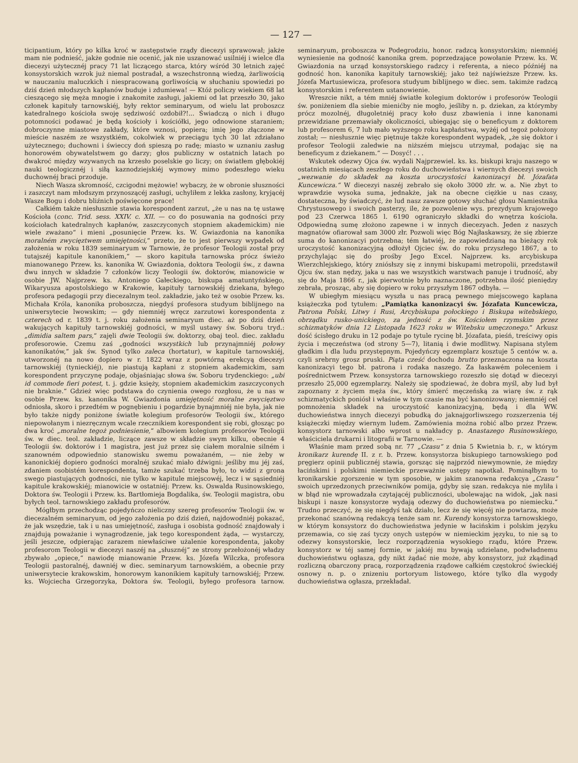— 127 —
ticipantium, który po kilka kroć w zastępstwie rządy diecezyi sprawował; jakże mam nie podnieść, jakże godnie nie ocenić, jak nie uszanować usilniéj i wielce dla diecezyi użytecznéj pracy 71 lat liczącego starca, który wśród 30 letnich zajęć konsystorskich wzrok już niemal postradał, a wszechstronną wiedzą, żarliwością w nauczaniu maluczkich i niespracowaną gorliwością w słuchaniu spowiedzi po dziś dzień młodszych kapłanów buduje i zdumiewa! — Któż policzy wiekiem 68 lat cieszącego się męża mnogie i znakomite zasługi, jakiemi od lat przeszło 30, jako członek kapituły tarnowskiéj, były rektor seminaryum, od wielu lat proboszcz katedralnego kościoła swoję sędziwość ozdobił?!... Świadczą o nich i długo potomności podawać je będą kościoły i kościółki, jego odnowione staraniem; dobroczynne miastowe zakłady, które wznosi, popiera; imię jego złączone w mieście naszém ze wszystkiém, cokolwiek w przeciągu tych 30 lat zdziałano użytecznego; duchowni i świeccy doń spieszą po radę; miasto w uznaniu zasług honorowém obywatelstwem go darzy; głos publiczny w ostatnich latach po dwakroć między wzywanych na krzesło poselskie go liczy; on światłem głębokiéj nauki teologicznéj i siłą kaznodziejskiéj wymowy mimo podeszłego wieku duchownéj braci przoduje.
Niech Wasza skromność, czcigodni mężowie! wybaczy, że w obronie słuszności i zaszczyt nam młodszym przynoszącéj zasługi, uchyliłem z lekka zasłony, kryjącéj Wasze Bogu i dobru bliźnich poświęcone prace!
Całkiém także niesłusznie stawia korespondent zarzut, „że u nas na tę ustawę Kościoła (conc. Trid. sess. XXIV. c. XII. — co do posuwania na godności przy kościołach katedralnych kapłanów, zaszczyconych stopniem akademickim) nie wiele zważano“ i mieni „posunięcie Przew. ks. W. Gwiazdonia na kanonika moralném zwycięztwem umiejętności,“ przeto, że to jest pierwszy wypadek od założenia w roku 1839 seminaryum w Tarnowie, że profesor Teologii został przy tutajszéj kapitule kanonikiem,“ — skoro kapituła tarnowska prócz świeżo mianowanego Przew. ks. kanonika W. Gwiazdonia, doktora Teologii św., z dawna dwu innych w składzie 7 członków liczy Teologii św. doktorów, mianowicie w osobie JW. Najprzew. ks. Antoniego Gałeckiego, biskupa amatuntyńskiego, Wikaryusza apostolskiego w Krakowie, kapituły tarnowskiéj dziekana, byłego profesora pedagogii przy diecezalnym teol. zakładzie, jako też w osobie Przew. ks. Michała Króla, kanonika proboszcza, niegdyś profesora studyum biblijnego na uniwersytecie lwowskim; — gdy niemniéj wręcz zarzutowi korespondenta z czterech od r. 1839 t. j. roku założenia seminaryum diec. aż po dziś dzień wakujących kapituły tarnowskiéj godności, w myśl ustawy św. Soboru tryd.: „dimidia saltem pars,“ zajęli dwie Teologii św. doktorzy, obaj teol. diec. zakładu profesorowie. Czemu zaś „godności wszystkich lub przynajmniéj połowy kanonikatów,“ jak św. Synod tylko zaleca (hortatur), w kapitule tarnowskiéj, utworzonéj na nowo dopiero w r. 1822 wraz z powtórną erekcyą diecezyi tarnowskiéj (tynieckiéj), nie piastują kapłani z stopniem akademickim, sam korespondent przyczynę podaje, objaśniając słowa św. Soboru trydenckiego: „ubi id commode fieri potest, t. j. gdzie księży, stopniem akademickim zaszczyconych nie braknie.“ Gdzież więc podstawa do czynienia owego rozgłosu, że u nas w osobie Przew. ks. kanonika W. Gwiazdonia umiejętność moralne zwycięztwo odniosła, skoro i przedtém w pognębieniu i pogardzie bynajmniéj nie była, jak nie było także nigdy poniżone światłe kolegium profesorów Teologii św., którego niepowołanym i niezręcznym wcale rzecznikiem korespondent się robi, głosząc po dwa kroć „moralne tegoż podniesienie,“ albowiem kolegium profesorów Teologii św. w diec. teol. zakładzie, liczące zawsze w składzie swym kilku, obecnie 4 Teologii św. doktorów i 1 magistra, jest już przez się ciałem moralnie silném i szanowném odpowiednio stanowisku swemu poważaném, — nie żeby w kanonickiéj dopiero godności moralnéj szukać miało dźwigni: jeśliby mu jéj zaś, zdaniem osobistém korespondenta, tamże szukać trzeba było, to widzi z grona swego piastujących godności, nie tylko w kapitule miejscowéj, lecz i w sąsiedniéj kapitule krakowskiéj; mianowicie w ostatniéj: Przew. ks. Oswalda Rusinowskiego, Doktora św. Teologii i Przew. ks. Bartłomieja Bogdalika, św. Teologii magistra, obu byłych teol. tarnowskiego zakładu profesorów.
Mógłbym przechodząc pojedyńczo nieliczny szereg profesorów Teologii św. w diecezalném seminaryum, od jego założenia po dziś dzień, najdowodniéj pokazać, że jak wszędzie, tak i u nas umiejętność, zasługa i osobista godność znajdowały i znajdują poważanie i wynagrodzenie, jak tego korespondent żąda, — wystarczy, jeśli jeszcze, odpierając zarazem niewłaściwe użalenie korespondenta, jakoby profesorom Teologii w diecezyi naszéj na „słusznéj“ ze strony przełożonéj władzy zbywało „opiece,“ nawiodę mianowanie Przew. ks. Józefa Wilczka, profesora Teologii pastoralnéj, dawniéj w diec. seminaryum tarnowskiém, a obecnie przy uniwersytecie krakowskim, honorowym kanonikiem kapituły tarnowskiéj; Przew. ks. Wojciecha Grzegorzyka, Doktora św. Teologii, byłego profesora tarnow. seminaryum, proboszcza w Podegrodziu, honor. radzcą konsystorskim; niemniéj wyniesienie na godność kanonika grem. poprzedzające powołanie Przew. ks. W. Gwiazdonia na urząd konsystorskiego radzcy i referenta, a nieco późniéj na godność hon. kanonika kapituły tarnowskiéj; jako też najświeższe Przew. ks. Józefa Martusiewicza, profesora studyum biblijnego w diec. sem. takimże radzcą konsystorskim i referentem ustanowienie.
Wreszcie nikt, a tém mniéj światłe kolegium doktorów i profesorów Teologii św. poniżeniem dla siebie mienićby nie mogło, jeśliby n. p. dziekan, za którymby prócz mozolnéj, długoletniéj pracy koło dusz zbawienia i inne kanonami przewidziane przemawiały okoliczności, ubiegając się o beneficyum z doktorem lub profesorem 6, 7 lub mało wyższego roku kapłaństwa, wyżéj od tegoż położony został; — niesłusznie więc piętnuje także korespondent wypadek, „że się doktor i profesor Teologii zaledwie na niższém miejscu utrzymał, podając się na beneficyum z dziekanem.“ — Dosyć! . . .
Wskutek odezwy Ojca św. wydali Najprzewiel. ks. ks. biskupi kraju naszego w ostatnich miesiącach zeszłego roku do duchowieństwa i wiernych diecezyi swoich „wezwanie do składek na koszta uroczystości kanonizacyi bł. Józafata Kuncewicza.“ W diecezyi naszéj zebrało się około 3000 złr. w. a. Nie zbyt to wprawdzie wysoka suma, jednakże, jak na obecne ciężkie u nas czasy, dostateczna, by świadczyć, że lud nasz zawsze gotowy słuchać głosu Namiestnika Chrystusowego i swoich pasterzy, ile, że pozwolenie wys. prezydyum krajowego pod 23 Czerwca 1865 l. 6190 ograniczyło składki do wnętrza kościoła. Odpowiedną sumę złożono zapewne i w innych diecezyach. Jeden z naszych magnatów ofiarował sam 3000 złr. Pozwoli więc Bóg Najłaskawszy, że się zbierze suma do kanonizacyi potrzebna; tém łatwiéj, że zapowiedzianą na bieżący rok uroczystość kanonizacyjną odłożył Ojciec św. do roku przyszłego 1867, a to przychylając się do prośby Jego Excel. Najprzew. ks. arcybiskupa Wierzchlejskiego, który zniósłszy się z innymi biskupami metropolii, przedstawił Ojcu św. stan nędzy, jaka u nas we wszystkich warstwach panuje i trudność, aby się do Maja 1866 r., jak pierwotnie było naznaczone, potrzebna ilość pieniędzy zebrała, prosząc, aby się dopiero w roku przyszłym 1867 odbyła. —
W ubiegłym miesiącu wyszła u nas pracą pewnego miejscowego kapłana książeczka pod tytułem: „Pamiątka kanonizacyi św. Józafata Kuncewicza, Patrona Polski, Litwy i Rusi, Arcybiskupa połockiego i Biskupa witebskiego, obrządku rusko-unickiego, za jedność z św. Kościołem rzymskim przez schizmatyków dnia 12 Listopada 1623 roku w Witebsku umęczonego.“ Arkusz dość ścisłego druku in 12 podaje po tytule rycinę bł. Józafata, pieśń, treściwy opis życia i męczeństwa (od strony 5—7), litanią i dwie modlitwy. Napisana stylem gładkim i dla ludu przystępnym. Pojedyńczy egzemplarz kosztuje 5 centów w. a. czyli srebrny grosz pruski. Piąta cześć dochodu brutto przeznaczona na koszta kanonizacyi tego bł. patrona i rodaka naszego. Za łaskawém poleceniem i pośrednictwem Przew. konsystorza tarnowskiego rozeszło się dotąd w diecezyi przeszło 25,000 egzemplarzy. Należy się spodziewać, że dobra myśl, aby lud był zapoznany z życiem męża św., który śmierć męczeńską za wiarę św. z rąk schizmatyckich poniósł i właśnie w tym czasie ma być kanonizowany; niemniéj cel pomnożenia składek na uroczystość kanonizacyjną, będą i dla WW. duchowieństwa innych diecezyi pobudką do jaknajgorliwszego rozszerzenia téj książeczki między wiernym ludem. Zamówienia można robić albo przez Przew. konsystorz tarnowski albo wprost u nakładcy p. Anastazego Rusinowskiego, właściciela drukarni i litografii w Tarnowie. —
Właśnie mam przed sobą nr. 77 „Czasu“ z dnia 5 Kwietnia b. r., w którym kronikarz kurendę II. z r. b. Przew. konsystorza biskupiego tarnowskiego pod pręgierz opinii publicznéj stawia, gorsząc się najprzód niewymownie, że między łacińskimi i polskimi niemieckie przeważnie ustępy napotkał. Pominąłbym to kronikarskie zgorszenie w tym sposobie, w jakim szanowna redakcya „Czasu“ swoich uprzedzonych przeciwników pomija, gdyby się szan. redakcya nie myliła i w błąd nie wprowadzała czytającéj publiczności, ubolewając na widok, „jak nasi biskupi i nasze konsystorze wydają odezwy do duchowieństwa po niemiecku.“ Trudno przeczyć, że się niegdyś tak działo, lecz że się więcéj nie powtarza, może przekonać szanówną redakcyą tenże sam nr. Kurendy konsystorza tarnowskiego, w którym konsystorz do duchowieństwa jedynie w łacińskim i polskim języku przemawia, co się zaś tyczy onych ustępów w niemieckim języku, to nie są to odezwy konsystorskie, lecz rozporządzenia wysokiego rządu, które Przew. konsystorz w téj samej formie, w jakiéj mu bywają udzielane, podwładnemu duchowieństwu ogłasza, gdy nikt żądać nie może, aby konsystorz, już zkądinąd rozliczną obarczony pracą, rozporządzenia rządowe całkiém częstokroć świeckiéj osnowy n. p. o znizeniu portoryum listowego, które tylko dla wygody duchowieństwa ogłasza, przekładał.